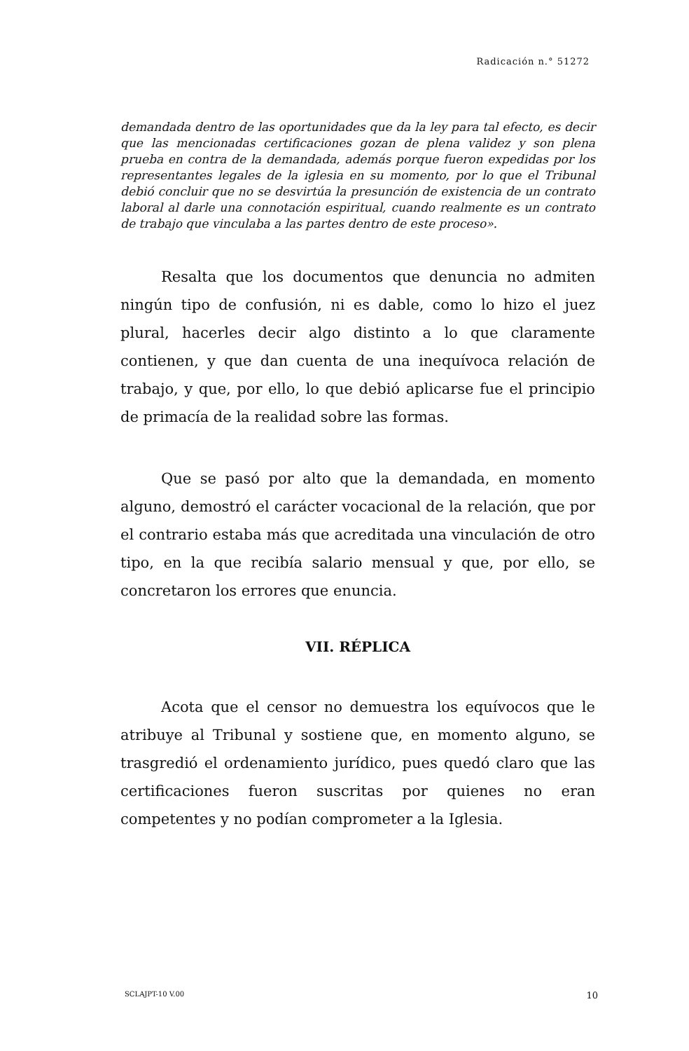Radicación n.° 51272
demandada dentro de las oportunidades que da la ley para tal efecto, es decir que las mencionadas certificaciones gozan de plena validez y son plena prueba en contra de la demandada, además porque fueron expedidas por los representantes legales de la iglesia en su momento, por lo que el Tribunal debió concluir que no se desvirtúa la presunción de existencia de un contrato laboral al darle una connotación espiritual, cuando realmente es un contrato de trabajo que vinculaba a las partes dentro de este proceso».
Resalta que los documentos que denuncia no admiten ningún tipo de confusión, ni es dable, como lo hizo el juez plural, hacerles decir algo distinto a lo que claramente contienen, y que dan cuenta de una inequívoca relación de trabajo, y que, por ello, lo que debió aplicarse fue el principio de primacía de la realidad sobre las formas.
Que se pasó por alto que la demandada, en momento alguno, demostró el carácter vocacional de la relación, que por el contrario estaba más que acreditada una vinculación de otro tipo, en la que recibía salario mensual y que, por ello, se concretaron los errores que enuncia.
VII. RÉPLICA
Acota que el censor no demuestra los equívocos que le atribuye al Tribunal y sostiene que, en momento alguno, se trasgredió el ordenamiento jurídico, pues quedó claro que las certificaciones fueron suscritas por quienes no eran competentes y no podían comprometer a la Iglesia.
SCLAJPT-10 V.00 10